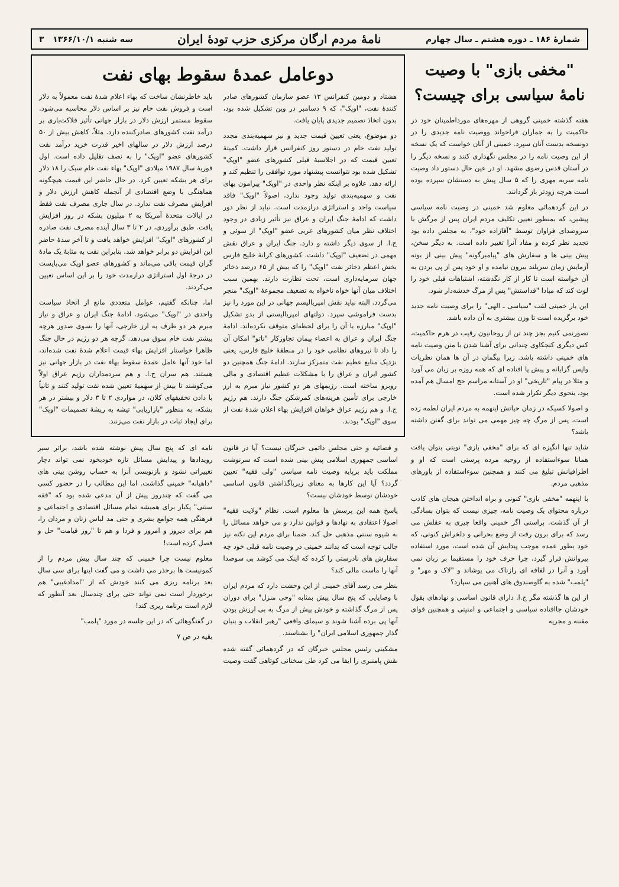شمارهٔ ۱۸۶ ـ دوره هشتم ـ سال چهارم نامهٔ مردم ارگان مرکزی حزب تودهٔ ایران سه شنبه ۱۳۶۶/۱۰/۱ ۳
"مخفی بازی" با وصیت نامهٔ سیاسی برای چیست؟
هفته گذشته خمینی گروهی از مهره‌های مورداطمینان خود در حاکمیت را به جماران فراخواند ووصیت نامه جدیدی را در دونسخه بدست آنان سپرد. خمینی از آنان خواست که یک نسخه از این وصیت نامه را در مجلس نگهداری کنند و نسخه دیگر را در آستان قدس رضوی مشهد. او در عین حال دستور داد وصیت نامه سربه مهری را که ۵ سال پیش به دستشان سپرده بوده است هرچه زودتر باز گردانند.
در این گردهمائی معلوم شد خمینی در وصیت نامه سیاسی پیشین، که بمنظور تعیین تکلیف مردم ایران پس از مرگش با سروصدای فراوان توسط "آقازاده خود"، به مجلس داده بود تجدید نظر کرده و مفاد آنرا تغییر داده است. به دیگر سخن، پیش بینی ها و سفارش های "پیامبرگونه" پیش بینی از بوته آزمایش زمان سربلند بیرون نیامده و او خود پس از پی بردن به آن خواسته است تا کار از کار نگذشته، اشتباهات قبلی خود را لوث کند که مبادا "قداستش" پس از مرگ خدشه‌دار شود.
این بار خمینی لقب "سیاسی ـ الهی" را برای وصیت نامه جدید خود برگزیده است تا وزن بیشتری به آن داده باشد.
تصورنمی کنیم بجز چند تن از روحانیون رقیب در هرم حاکمیت، کس دیگری کنجکاوی چندانی برای آشنا شدن با متن وصیت نامه های خمینی داشته باشد. زیرا بیگمان در آن ها همان نظریات واپس گرایانه و پیش پا افتاده ای که همه روزه بر زبان می آورد و مثلا در پیام "تاریخی" او در آستانه مراسم حج امسال هم آمده بود، بنحوی دیگر تکرار شده است.
و اصولا کسیکه در زمان حیاتش اینهمه به مردم ایران لطمه زده است، پس از مرگ چه چیز مهمی می تواند برای گفتن داشته باشد؟
شاید تنها انگیزه ای که برای "مخفی بازی" نوبتی بتوان یافت همانا سوءاستفاده از روحیه مرده پرستی است که او و اطرافیانش تبلیغ می کنند و همچنین سوءاستفاده از باورهای مذهبی مردم.
با اینهمه "مخفی بازی" کنونی و براه انداختن هیجان های کاذب درباره محتوای یک وصیت نامه، چیزی نیست که بتوان بسادگی از آن گذشت. براستی اگر خمینی واقعا چیزی به عقلش می رسد که برای برون رفت از وضع بحرانی و دلخراش کنونی، که خود بطور عمده موجب پیدایش آن شده است، مورد استفاده پیروانش قرار گیرد، چرا حرف خود را مستقیما بر زبان نمی آورد و آنرا در لفافه ای رازناک می پوشاند و "لاک و مهر" و "پلمب" شده به گاوصندوق های آهنین می سپارد؟
از این ها گذشته مگر ج.ا. دارای قانون اساسی و نهادهای بقول خودشان جاافتاده سیاسی و اجتماعی و امنیتی و همچنین قوای مقننه و مجریه
دوعامل عمدهٔ سقوط بهای نفت
هشتاد و دومین کنفرانس ۱۳ عضو سازمان کشورهای صادر کنندهٔ نفت، "اوپک"، که ۹ دسامبر در وین تشکیل شده بود، بدون اتخاذ تصمیم جدیدی پایان یافت.
دو موضوع، یعنی تعیین قیمت جدید و نیز سهمیه‌بندی مجدد تولید نفت خام در دستور روز کنفرانس قرار داشت. کمیتهٔ تعیین قیمت که در اجلاسیهٔ قبلی کشورهای عضو "اوپک" تشکیل شده بود نتوانست پیشنهاد مورد توافقی را تنظیم کند و ارائه دهد. علاوه بر اینکه نظر واحدی در "اوپک" پیرامون بهای نفت و سهمیه‌بندی تولید وجود ندارد، اصولاً "اوپک" فاقد سیاست واحد و استراتژی درازمدت است. نباید از نظر دور داشت که ادامهٔ جنگ ایران و عراق نیز تأثیر زیادی در وجود اختلاف نظر میان کشورهای عربی عضو "اوپک" از سوئی و ج.ا. از سوی دیگر داشته و دارد. جنگ ایران و عراق نقش مهمی در تضعیف "اوپک" داشت. کشورهای کرانهٔ خلیج فارس بخش اعظم ذخائر نفت "اوپک" را که بیش از ۶۵ درصد ذخائر جهان سرمایه‌داری است، تحت نظارت دارند. بهمین سبب اختلاف میان آنها خواه ناخواه به تضعیف مجموعهٔ "اوپک" منجر می‌گردد. البته نباید نقش امپریالیسم جهانی در این مورد را نیز بدست فراموشی سپرد. دولتهای امپریالیستی از بدو تشکیل "اوپک" مبارزه با آن را برای لحظه‌ای متوقف نکرده‌اند. ادامهٔ جنگ ایران و عراق به اعضاء پیمان تجاوزکار "ناتو" امکان آن را داد تا نیروهای نظامی خود را در منطقهٔ خلیج فارس، یعنی نزدیک منابع عظیم نفت متمرکز سازند. ادامهٔ جنگ همچنین دو کشور ایران و عراق را با مشکلات عظیم اقتصادی و مالی روبرو ساخته است. رژیمهای هر دو کشور نیاز مبرم به ارز خارجی برای تأمین هزینه‌های کمرشکن جنگ دارند. هم رژیم ج.ا. و هم رژیم عراق خواهان افزایش بهاء اعلان شدهٔ نفت از سوی "اوپک" بودند.
باید خاطرنشان ساخت که بهاء اعلام شدهٔ نفت معمولاً به دلار است و فروش نفت خام نیز بر اساس دلار محاسبه می‌شود. سقوط مستمر ارزش دلار در بازار جهانی تأثیر فلاکت‌باری بر درآمد نفت کشورهای صادرکننده دارد. مثلاً، کاهش بیش از ۵۰ درصد ارزش دلار در سالهای اخیر قدرت خرید درآمد نفت کشورهای عضو "اوپک" را به نصف تقلیل داده است. اول فوریهٔ سال ۱۹۸۷ میلادی "اوپک" بهاء نفت خام سبک را ۱۸ دلار برای هر بشکه تعیین کرد. در حال حاضر این قیمت هیچگونه هماهنگی با وضع اقتصادی از آنجمله کاهش ارزش دلار و افزایش مصرف نفت ندارد. در سال جاری مصرف نفت فقط در ایالات متحدهٔ آمریکا به ۲ میلیون بشکه در روز افزایش یافت. طبق برآوردی، در ۲ تا ۳ سال آینده مصرف نفت صادره از کشورهای "اوپک" افزایش خواهد یافت و تا آخر سدهٔ حاضر این افزایش دو برابر خواهد شد. بنابراین نفت به مثابهٔ یک مادهٔ گران قیمت باقی می‌ماند و کشورهای عضو اوپک می‌بایست در درجهٔ اول استراتژی درازمدت خود را بر این اساس تعیین می‌کردند.
اما، چنانکه گفتیم، عوامل متعددی مانع از اتخاذ سیاست واحدی در "اوپک" می‌شود. ادامهٔ جنگ ایران و عراق و نیاز مبرم هر دو طرف به ارز خارجی، آنها را بسوی صدور هرچه بیشتر نفت خام سوق می‌دهد. گرچه هر دو رژیم در حال جنگ ظاهرا خواستار افزایش بهاء قیمت اعلام شدهٔ نفت شده‌اند، اما خود آنها عامل عمدهٔ سقوط بهاء نفت در بازار جهانی نیز هستند. هم سران ج.ا. و هم سردمداران رژیم عراق اولاً می‌کوشند تا بیش از سهمیهٔ تعیین شده نفت تولید کنند و ثانیاً با دادن تخفیفهای کلان، در مواردی ۲ تا ۳ دلار و بیشتر در هر بشکه، به منظور "بازاریابی" تیشه به ریشهٔ تصمیمات "اوپک" برای ایجاد ثبات در بازار نفت می‌زنند.
و قضائیه و حتی مجلس دائمی خبرگان نیست؟ آیا در قانون اساسی جمهوری اسلامی پیش بینی شده است که سرنوشت مملکت باید برپایه وصیت نامه سیاسی "ولی فقیه" تعیین گردد؟ آیا این کارها به معنای زیرپاگذاشتن قانون اساسی خودشان توسط خودشان نیست؟
پاسخ همه این پرسش ها معلوم است. نظام "ولایت فقیه" اصولا اعتقادی به نهادها و قوانین ندارد و می خواهد مسائل را به شیوه سنتی مذهبی حل کند. ضمنا برای مردم این نکته نیز جالب توجه است که بدانند خمینی در وصیت نامه قبلی خود چه سفارش های نادرستی را کرده که اینک می کوشد بی سوصدا آنها را ماست مالی کند؟
بنظر می رسد آقای خمینی از این وحشت دارد که مردم ایران با وصایایی که پنج سال پیش بمثابه "وحی منزل" برای دوران پس از مرگ گذاشته و خودش پیش از مرگ به بی ارزش بودن آنها پی برده آشنا شوند و سیمای واقعی "رهبر انقلاب و بنیان گذار جمهوری اسلامی ایران" را بشناسند.
مشکینی رئیس مجلس خبرگان که در گردهمائی گفته شده نقش پامنبری را ایفا می کرد طی سخنانی کوتاهی گفت وصیت نامه ای که پنج سال پیش نوشته شده باشد، براثر سیر رویدادها و پیدایش مسائل تازه خودبخود نمی تواند دچار تغییراتی نشود و بازنویسی آنرا به حساب روشن بینی های "داهیانه" خمینی گذاشت. اما این مطالب را در حضور کسی می گفت که چندروز پیش از آن مدعی شده بود که "فقه سنتی" یکبار برای همیشه تمام مسائل اقتصادی و اجتماعی و فرهنگی همه جوامع بشری و حتی مد لباس زنان و مردان را، هم برای دیروز و امروز و فردا و هم تا "روز قیامت" حل و فصل کرده است!
معلوم نیست چرا خمینی که چند سال پیش مردم را از کمونیست ها برحذر می داشت و می گفت اینها برای سی سال بعد برنامه ریزی می کنند خودش که از "امدادغیبی" هم برخوردار است نمی تواند حتی برای چندسال بعد آنطور که لازم است برنامه ریزی کند!
در گفتگوهائی که در این جلسه در مورد "پلمب"
بقیه در ص ۷